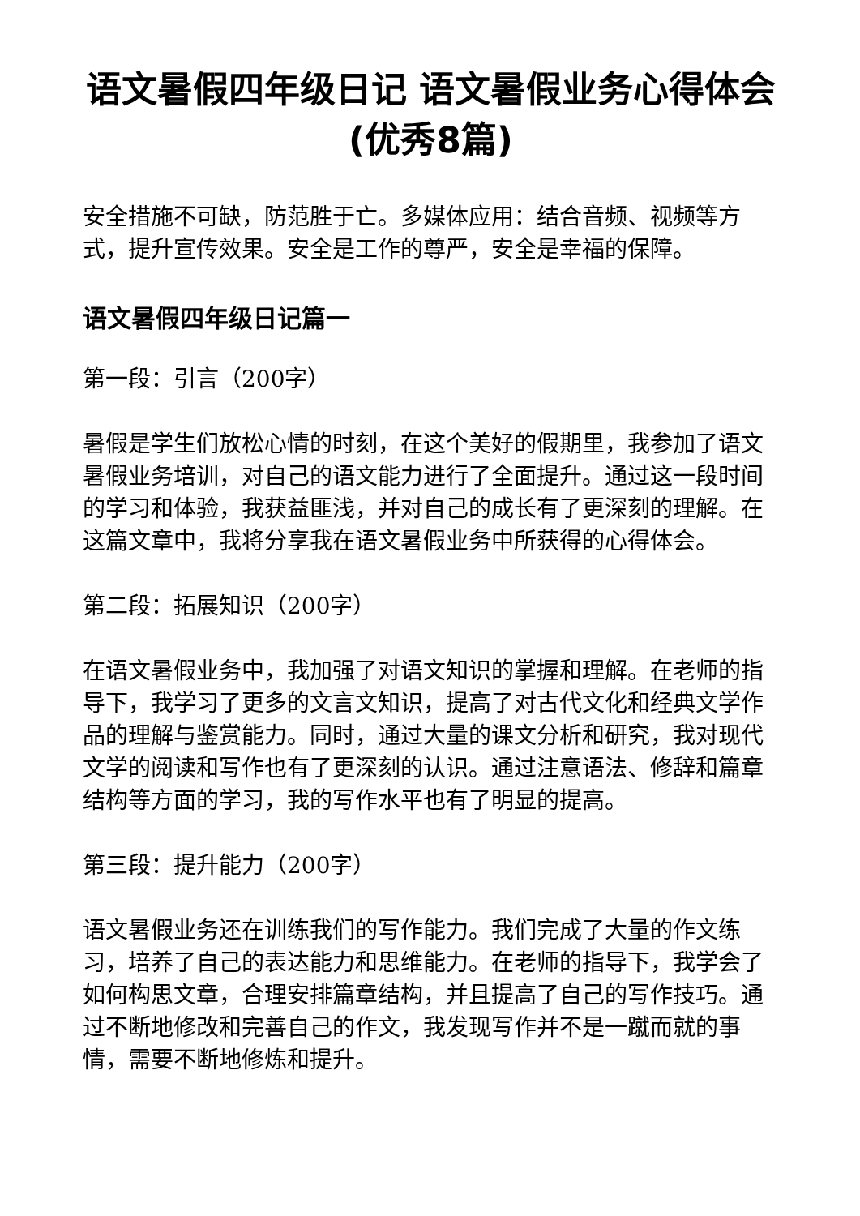语文暑假四年级日记 语文暑假业务心得体会(优秀8篇)
安全措施不可缺，防范胜于亡。多媒体应用：结合音频、视频等方式，提升宣传效果。安全是工作的尊严，安全是幸福的保障。
语文暑假四年级日记篇一
第一段：引言（200字）
暑假是学生们放松心情的时刻，在这个美好的假期里，我参加了语文暑假业务培训，对自己的语文能力进行了全面提升。通过这一段时间的学习和体验，我获益匪浅，并对自己的成长有了更深刻的理解。在这篇文章中，我将分享我在语文暑假业务中所获得的心得体会。
第二段：拓展知识（200字）
在语文暑假业务中，我加强了对语文知识的掌握和理解。在老师的指导下，我学习了更多的文言文知识，提高了对古代文化和经典文学作品的理解与鉴赏能力。同时，通过大量的课文分析和研究，我对现代文学的阅读和写作也有了更深刻的认识。通过注意语法、修辞和篇章结构等方面的学习，我的写作水平也有了明显的提高。
第三段：提升能力（200字）
语文暑假业务还在训练我们的写作能力。我们完成了大量的作文练习，培养了自己的表达能力和思维能力。在老师的指导下，我学会了如何构思文章，合理安排篇章结构，并且提高了自己的写作技巧。通过不断地修改和完善自己的作文，我发现写作并不是一蹴而就的事情，需要不断地修炼和提升。